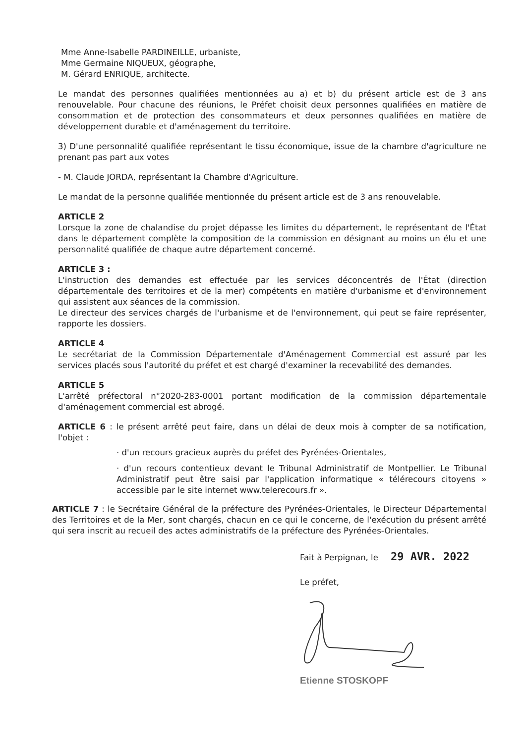Mme Anne-Isabelle PARDINEILLE, urbaniste,
Mme Germaine NIQUEUX, géographe,
M. Gérard ENRIQUE, architecte.
Le mandat des personnes qualifiées mentionnées au a) et b) du présent article est de 3 ans renouvelable. Pour chacune des réunions, le Préfet choisit deux personnes qualifiées en matière de consommation et de protection des consommateurs et deux personnes qualifiées en matière de développement durable et d'aménagement du territoire.
3) D'une personnalité qualifiée représentant le tissu économique, issue de la chambre d'agriculture ne prenant pas part aux votes
- M. Claude JORDA, représentant la Chambre d'Agriculture.
Le mandat de la personne qualifiée mentionnée du présent article est de 3 ans renouvelable.
ARTICLE 2
Lorsque la zone de chalandise du projet dépasse les limites du département, le représentant de l'État dans le département complète la composition de la commission en désignant au moins un élu et une personnalité qualifiée de chaque autre département concerné.
ARTICLE 3 :
L'instruction des demandes est effectuée par les services déconcentrés de l'État (direction départementale des territoires et de la mer) compétents en matière d'urbanisme et d'environnement qui assistent aux séances de la commission.
Le directeur des services chargés de l'urbanisme et de l'environnement, qui peut se faire représenter, rapporte les dossiers.
ARTICLE 4
Le secrétariat de la Commission Départementale d'Aménagement Commercial est assuré par les services placés sous l'autorité du préfet et est chargé d'examiner la recevabilité des demandes.
ARTICLE 5
L'arrêté préfectoral n°2020-283-0001 portant modification de la commission départementale d'aménagement commercial est abrogé.
ARTICLE 6 : le présent arrêté peut faire, dans un délai de deux mois à compter de sa notification, l'objet :
· d'un recours gracieux auprès du préfet des Pyrénées-Orientales,
· d'un recours contentieux devant le Tribunal Administratif de Montpellier. Le Tribunal Administratif peut être saisi par l'application informatique « télérecours citoyens » accessible par le site internet www.telerecours.fr ».
ARTICLE 7 : le Secrétaire Général de la préfecture des Pyrénées-Orientales, le Directeur Départemental des Territoires et de la Mer, sont chargés, chacun en ce qui le concerne, de l'exécution du présent arrêté qui sera inscrit au recueil des actes administratifs de la préfecture des Pyrénées-Orientales.
Fait à Perpignan, le 29 AVR. 2022
Le préfet,
Etienne STOSKOPF